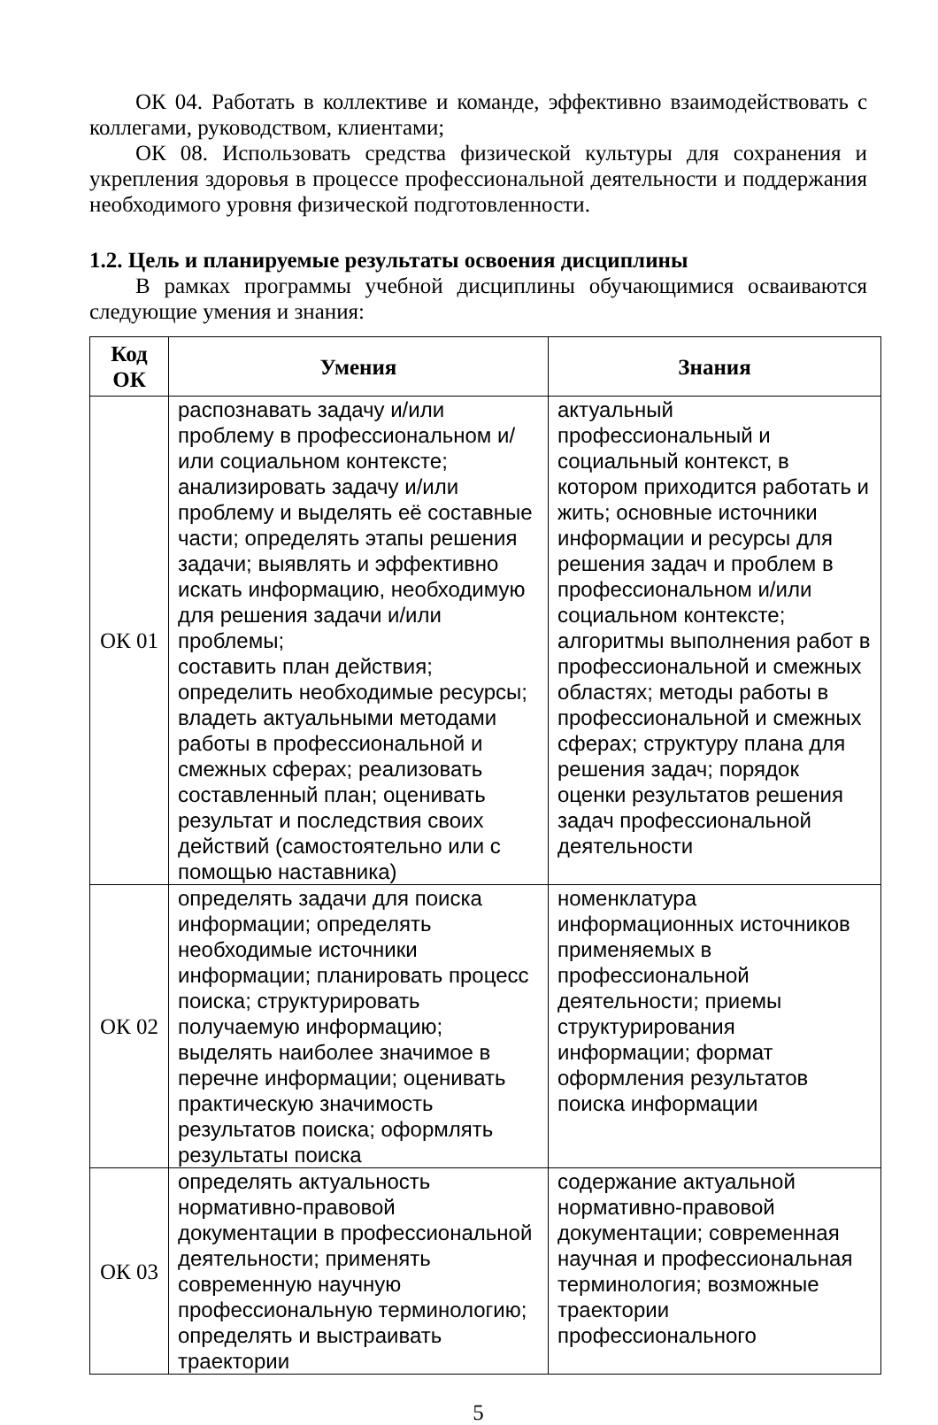ОК 04. Работать в коллективе и команде, эффективно взаимодействовать с коллегами, руководством, клиентами;
ОК 08. Использовать средства физической культуры для сохранения и укрепления здоровья в процессе профессиональной деятельности и поддержания необходимого уровня физической подготовленности.
1.2. Цель и планируемые результаты освоения дисциплины
В рамках программы учебной дисциплины обучающимися осваиваются следующие умения и знания:
| Код ОК | Умения | Знания |
| --- | --- | --- |
| ОК 01 | распознавать задачу и/или проблему в профессиональном и/или социальном контексте; анализировать задачу и/или проблему и выделять её составные части; определять этапы решения задачи; выявлять и эффективно искать информацию, необходимую для решения задачи и/или проблемы; составить план действия; определить необходимые ресурсы; владеть актуальными методами работы в профессиональной и смежных сферах; реализовать составленный план; оценивать результат и последствия своих действий (самостоятельно или с помощью наставника) | актуальный профессиональный и социальный контекст, в котором приходится работать и жить; основные источники информации и ресурсы для решения задач и проблем в профессиональном и/или социальном контексте; алгоритмы выполнения работ в профессиональной и смежных областях; методы работы в профессиональной и смежных сферах; структуру плана для решения задач; порядок оценки результатов решения задач профессиональной деятельности |
| ОК 02 | определять задачи для поиска информации; определять необходимые источники информации; планировать процесс поиска; структурировать получаемую информацию; выделять наиболее значимое в перечне информации; оценивать практическую значимость результатов поиска; оформлять результаты поиска | номенклатура информационных источников применяемых в профессиональной деятельности; приемы структурирования информации; формат оформления результатов поиска информации |
| ОК 03 | определять актуальность нормативно-правовой документации в профессиональной деятельности; применять современную научную профессиональную терминологию; определять и выстраивать траектории | содержание актуальной нормативно-правовой документации; современная научная и профессиональная терминология; возможные траектории профессионального |
5